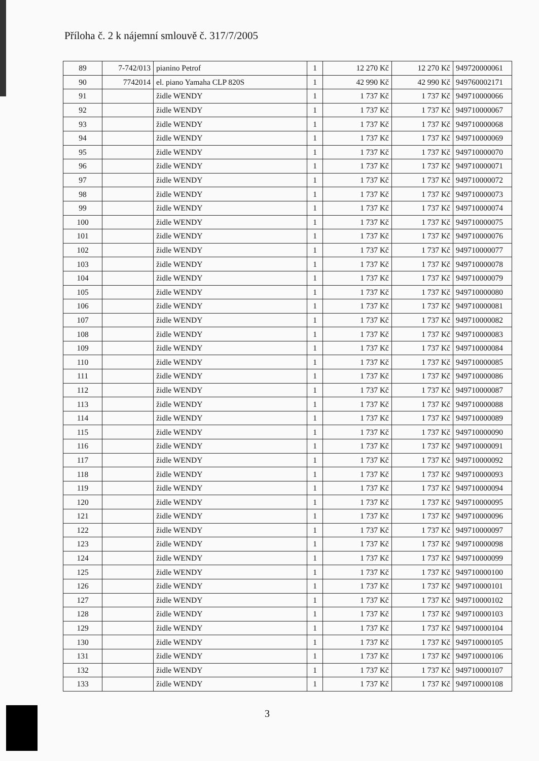Příloha č. 2 k nájemní smlouvě č. 317/7/2005
| 89 | 7-742/013 | pianino Petrof | 1 | 12 270 Kč | 12 270 Kč | 949720000061 |
| 90 | 7742014 | el. piano Yamaha CLP 820S | 1 | 42 990 Kč | 42 990 Kč | 949760002171 |
| 91 | | židle WENDY | 1 | 1 737 Kč | 1 737 Kč | 949710000066 |
| 92 | | židle WENDY | 1 | 1 737 Kč | 1 737 Kč | 949710000067 |
| 93 | | židle WENDY | 1 | 1 737 Kč | 1 737 Kč | 949710000068 |
| 94 | | židle WENDY | 1 | 1 737 Kč | 1 737 Kč | 949710000069 |
| 95 | | židle WENDY | 1 | 1 737 Kč | 1 737 Kč | 949710000070 |
| 96 | | židle WENDY | 1 | 1 737 Kč | 1 737 Kč | 949710000071 |
| 97 | | židle WENDY | 1 | 1 737 Kč | 1 737 Kč | 949710000072 |
| 98 | | židle WENDY | 1 | 1 737 Kč | 1 737 Kč | 949710000073 |
| 99 | | židle WENDY | 1 | 1 737 Kč | 1 737 Kč | 949710000074 |
| 100 | | židle WENDY | 1 | 1 737 Kč | 1 737 Kč | 949710000075 |
| 101 | | židle WENDY | 1 | 1 737 Kč | 1 737 Kč | 949710000076 |
| 102 | | židle WENDY | 1 | 1 737 Kč | 1 737 Kč | 949710000077 |
| 103 | | židle WENDY | 1 | 1 737 Kč | 1 737 Kč | 949710000078 |
| 104 | | židle WENDY | 1 | 1 737 Kč | 1 737 Kč | 949710000079 |
| 105 | | židle WENDY | 1 | 1 737 Kč | 1 737 Kč | 949710000080 |
| 106 | | židle WENDY | 1 | 1 737 Kč | 1 737 Kč | 949710000081 |
| 107 | | židle WENDY | 1 | 1 737 Kč | 1 737 Kč | 949710000082 |
| 108 | | židle WENDY | 1 | 1 737 Kč | 1 737 Kč | 949710000083 |
| 109 | | židle WENDY | 1 | 1 737 Kč | 1 737 Kč | 949710000084 |
| 110 | | židle WENDY | 1 | 1 737 Kč | 1 737 Kč | 949710000085 |
| 111 | | židle WENDY | 1 | 1 737 Kč | 1 737 Kč | 949710000086 |
| 112 | | židle WENDY | 1 | 1 737 Kč | 1 737 Kč | 949710000087 |
| 113 | | židle WENDY | 1 | 1 737 Kč | 1 737 Kč | 949710000088 |
| 114 | | židle WENDY | 1 | 1 737 Kč | 1 737 Kč | 949710000089 |
| 115 | | židle WENDY | 1 | 1 737 Kč | 1 737 Kč | 949710000090 |
| 116 | | židle WENDY | 1 | 1 737 Kč | 1 737 Kč | 949710000091 |
| 117 | | židle WENDY | 1 | 1 737 Kč | 1 737 Kč | 949710000092 |
| 118 | | židle WENDY | 1 | 1 737 Kč | 1 737 Kč | 949710000093 |
| 119 | | židle WENDY | 1 | 1 737 Kč | 1 737 Kč | 949710000094 |
| 120 | | židle WENDY | 1 | 1 737 Kč | 1 737 Kč | 949710000095 |
| 121 | | židle WENDY | 1 | 1 737 Kč | 1 737 Kč | 949710000096 |
| 122 | | židle WENDY | 1 | 1 737 Kč | 1 737 Kč | 949710000097 |
| 123 | | židle WENDY | 1 | 1 737 Kč | 1 737 Kč | 949710000098 |
| 124 | | židle WENDY | 1 | 1 737 Kč | 1 737 Kč | 949710000099 |
| 125 | | židle WENDY | 1 | 1 737 Kč | 1 737 Kč | 949710000100 |
| 126 | | židle WENDY | 1 | 1 737 Kč | 1 737 Kč | 949710000101 |
| 127 | | židle WENDY | 1 | 1 737 Kč | 1 737 Kč | 949710000102 |
| 128 | | židle WENDY | 1 | 1 737 Kč | 1 737 Kč | 949710000103 |
| 129 | | židle WENDY | 1 | 1 737 Kč | 1 737 Kč | 949710000104 |
| 130 | | židle WENDY | 1 | 1 737 Kč | 1 737 Kč | 949710000105 |
| 131 | | židle WENDY | 1 | 1 737 Kč | 1 737 Kč | 949710000106 |
| 132 | | židle WENDY | 1 | 1 737 Kč | 1 737 Kč | 949710000107 |
| 133 | | židle WENDY | 1 | 1 737 Kč | 1 737 Kč | 949710000108 |
3